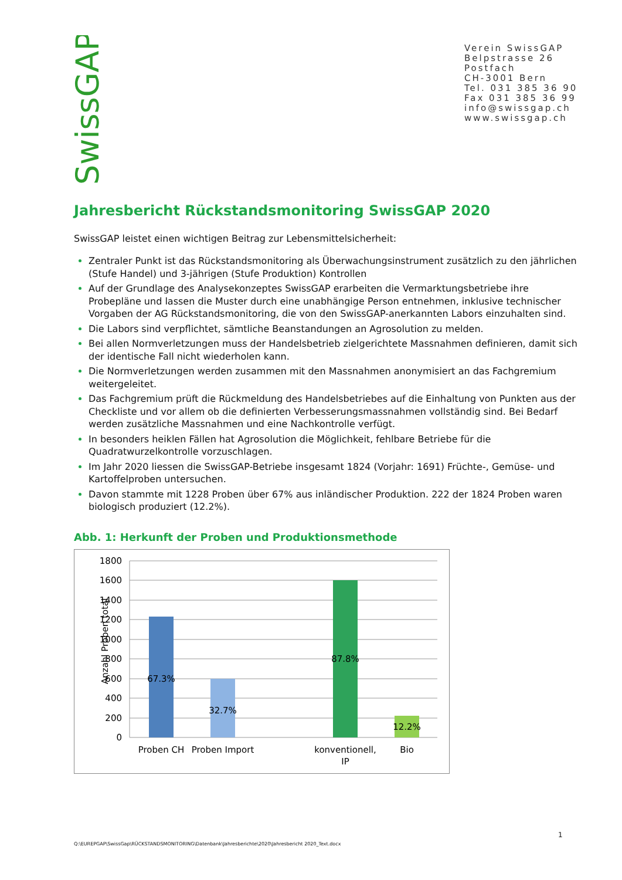SwissGAP
Verein SwissGAP
Belpstrasse 26
Postfach
CH-3001 Bern
Tel. 031 385 36 90
Fax 031 385 36 99
info@swissgap.ch
www.swissgap.ch
Jahresbericht Rückstandsmonitoring SwissGAP 2020
SwissGAP leistet einen wichtigen Beitrag zur Lebensmittelsicherheit:
Zentraler Punkt ist das Rückstandsmonitoring als Überwachungsinstrument zusätzlich zu den jährlichen (Stufe Handel) und 3-jährigen (Stufe Produktion) Kontrollen
Auf der Grundlage des Analysekonzeptes SwissGAP erarbeiten die Vermarktungsbetriebe ihre Probepläne und lassen die Muster durch eine unabhängige Person entnehmen, inklusive technischer Vorgaben der AG Rückstandsmonitoring, die von den SwissGAP-anerkannten Labors einzuhalten sind.
Die Labors sind verpflichtet, sämtliche Beanstandungen an Agrosolution zu melden.
Bei allen Normverletzungen muss der Handelsbetrieb zielgerichtete Massnahmen definieren, damit sich der identische Fall nicht wiederholen kann.
Die Normverletzungen werden zusammen mit den Massnahmen anonymisiert an das Fachgremium weitergeleitet.
Das Fachgremium prüft die Rückmeldung des Handelsbetriebes auf die Einhaltung von Punkten aus der Checkliste und vor allem ob die definierten Verbesserungsmassnahmen vollständig sind. Bei Bedarf werden zusätzliche Massnahmen und eine Nachkontrolle verfügt.
In besonders heiklen Fällen hat Agrosolution die Möglichkeit, fehlbare Betriebe für die Quadratwurzelkontrolle vorzuschlagen.
Im Jahr 2020 liessen die SwissGAP-Betriebe insgesamt 1824 (Vorjahr: 1691) Früchte-, Gemüse- und Kartoffelproben untersuchen.
Davon stammte mit 1228 Proben über 67% aus inländischer Produktion. 222 der 1824 Proben waren biologisch produziert (12.2%).
Abb. 1: Herkunft der Proben und Produktionsmethode
1800
1600
1400
1200
1000
800
600
400
200
0
Anzahl Proben total
67.3%
32.7%
87.8%
12.2%
Proben CH
Proben Import
konventionell,
IP
Bio
1
Q:\EUREPGAP\SwissGap\RÜCKSTANDSMONITORING\Datenbank\Jahresberichte\2020\Jahresbericht 2020_Text.docx